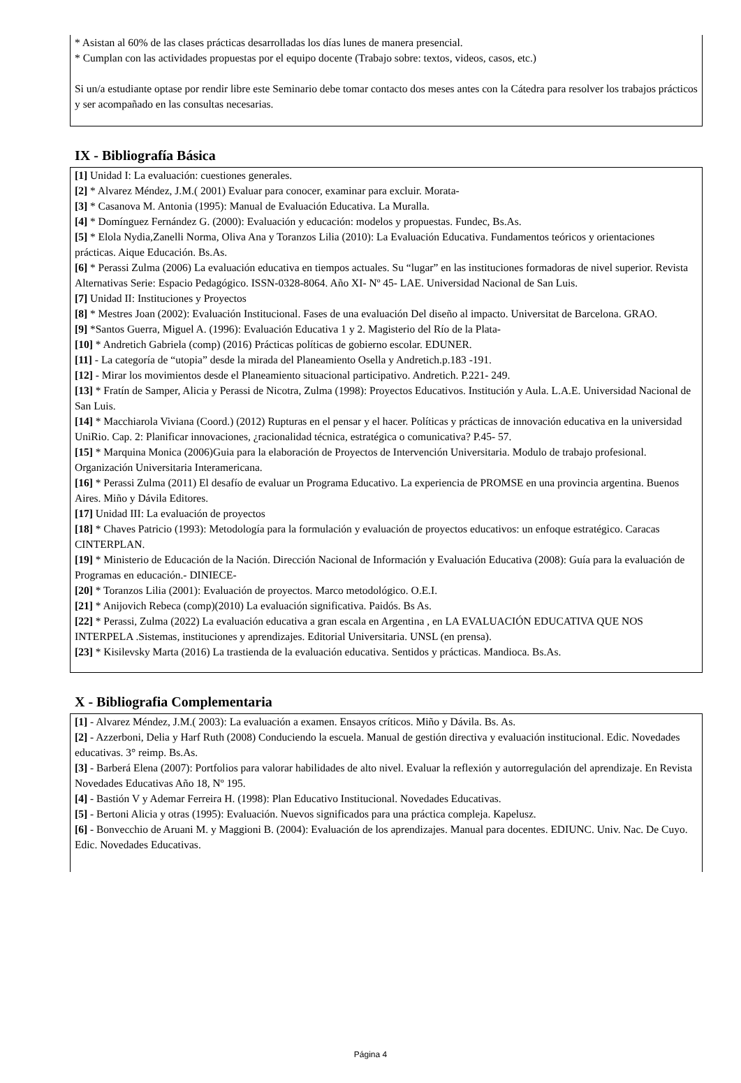* Asistan al 60% de las clases prácticas desarrolladas los días lunes de manera presencial.
* Cumplan con las actividades propuestas por el equipo docente (Trabajo sobre: textos, videos, casos, etc.)
Si un/a estudiante optase por rendir libre este Seminario debe tomar contacto dos meses antes con la Cátedra para resolver los trabajos prácticos y ser acompañado en las consultas necesarias.
IX - Bibliografía Básica
[1] Unidad I: La evaluación: cuestiones generales.
[2] * Alvarez Méndez, J.M.( 2001) Evaluar para conocer, examinar para excluir. Morata-
[3] * Casanova M. Antonia (1995): Manual de Evaluación Educativa. La Muralla.
[4] * Domínguez Fernández G. (2000): Evaluación y educación: modelos y propuestas. Fundec, Bs.As.
[5] * Elola Nydia,Zanelli Norma, Oliva Ana y Toranzos Lilia (2010): La Evaluación Educativa. Fundamentos teóricos y orientaciones prácticas. Aique Educación. Bs.As.
[6] * Perassi Zulma (2006) La evaluación educativa en tiempos actuales. Su “lugar” en las instituciones formadoras de nivel superior. Revista Alternativas Serie: Espacio Pedagógico. ISSN-0328-8064. Año XI- Nº 45- LAE. Universidad Nacional de San Luis.
[7] Unidad II: Instituciones y Proyectos
[8] * Mestres Joan (2002): Evaluación Institucional. Fases de una evaluación Del diseño al impacto. Universitat de Barcelona. GRAO.
[9] *Santos Guerra, Miguel A. (1996): Evaluación Educativa 1 y 2. Magisterio del Río de la Plata-
[10] * Andretich Gabriela (comp) (2016) Prácticas políticas de gobierno escolar. EDUNER.
[11] - La categoría de “utopia” desde la mirada del Planeamiento Osella y Andretich.p.183 -191.
[12] - Mirar los movimientos desde el Planeamiento situacional participativo. Andretich. P.221- 249.
[13] * Fratín de Samper, Alicia y Perassi de Nicotra, Zulma (1998): Proyectos Educativos. Institución y Aula. L.A.E. Universidad Nacional de San Luis.
[14] * Macchiarola Viviana (Coord.) (2012) Rupturas en el pensar y el hacer. Políticas y prácticas de innovación educativa en la universidad UniRio. Cap. 2: Planificar innovaciones, ¿racionalidad técnica, estratégica o comunicativa? P.45- 57.
[15] * Marquina Monica (2006)Guia para la elaboración de Proyectos de Intervención Universitaria. Modulo de trabajo profesional. Organización Universitaria Interamericana.
[16] * Perassi Zulma (2011) El desafío de evaluar un Programa Educativo. La experiencia de PROMSE en una provincia argentina. Buenos Aires. Miño y Dávila Editores.
[17] Unidad III: La evaluación de proyectos
[18] * Chaves Patricio (1993): Metodología para la formulación y evaluación de proyectos educativos: un enfoque estratégico. Caracas CINTERPLAN.
[19] * Ministerio de Educación de la Nación. Dirección Nacional de Información y Evaluación Educativa (2008): Guía para la evaluación de Programas en educación.- DINIECE-
[20] * Toranzos Lilia (2001): Evaluación de proyectos. Marco metodológico. O.E.I.
[21] * Anijovich Rebeca (comp)(2010) La evaluación significativa. Paidós. Bs As.
[22] * Perassi, Zulma (2022) La evaluación educativa a gran escala en Argentina , en LA EVALUACIÓN EDUCATIVA QUE NOS INTERPELA .Sistemas, instituciones y aprendizajes. Editorial Universitaria. UNSL (en prensa).
[23] * Kisilevsky Marta (2016) La trastienda de la evaluación educativa. Sentidos y prácticas. Mandioca. Bs.As.
X - Bibliografia Complementaria
[1] - Alvarez Méndez, J.M.( 2003): La evaluación a examen. Ensayos críticos. Miño y Dávila. Bs. As.
[2] - Azzerboni, Delia y Harf Ruth (2008) Conduciendo la escuela. Manual de gestión directiva y evaluación institucional. Edic. Novedades educativas. 3° reimp. Bs.As.
[3] - Barberá Elena (2007): Portfolios para valorar habilidades de alto nivel. Evaluar la reflexión y autorregulación del aprendizaje. En Revista Novedades Educativas Año 18, Nº 195.
[4] - Bastión V y Ademar Ferreira H. (1998): Plan Educativo Institucional. Novedades Educativas.
[5] - Bertoni Alicia y otras (1995): Evaluación. Nuevos significados para una práctica compleja. Kapelusz.
[6] - Bonvecchio de Aruani M. y Maggioni B. (2004): Evaluación de los aprendizajes. Manual para docentes. EDIUNC. Univ. Nac. De Cuyo. Edic. Novedades Educativas.
Página 4